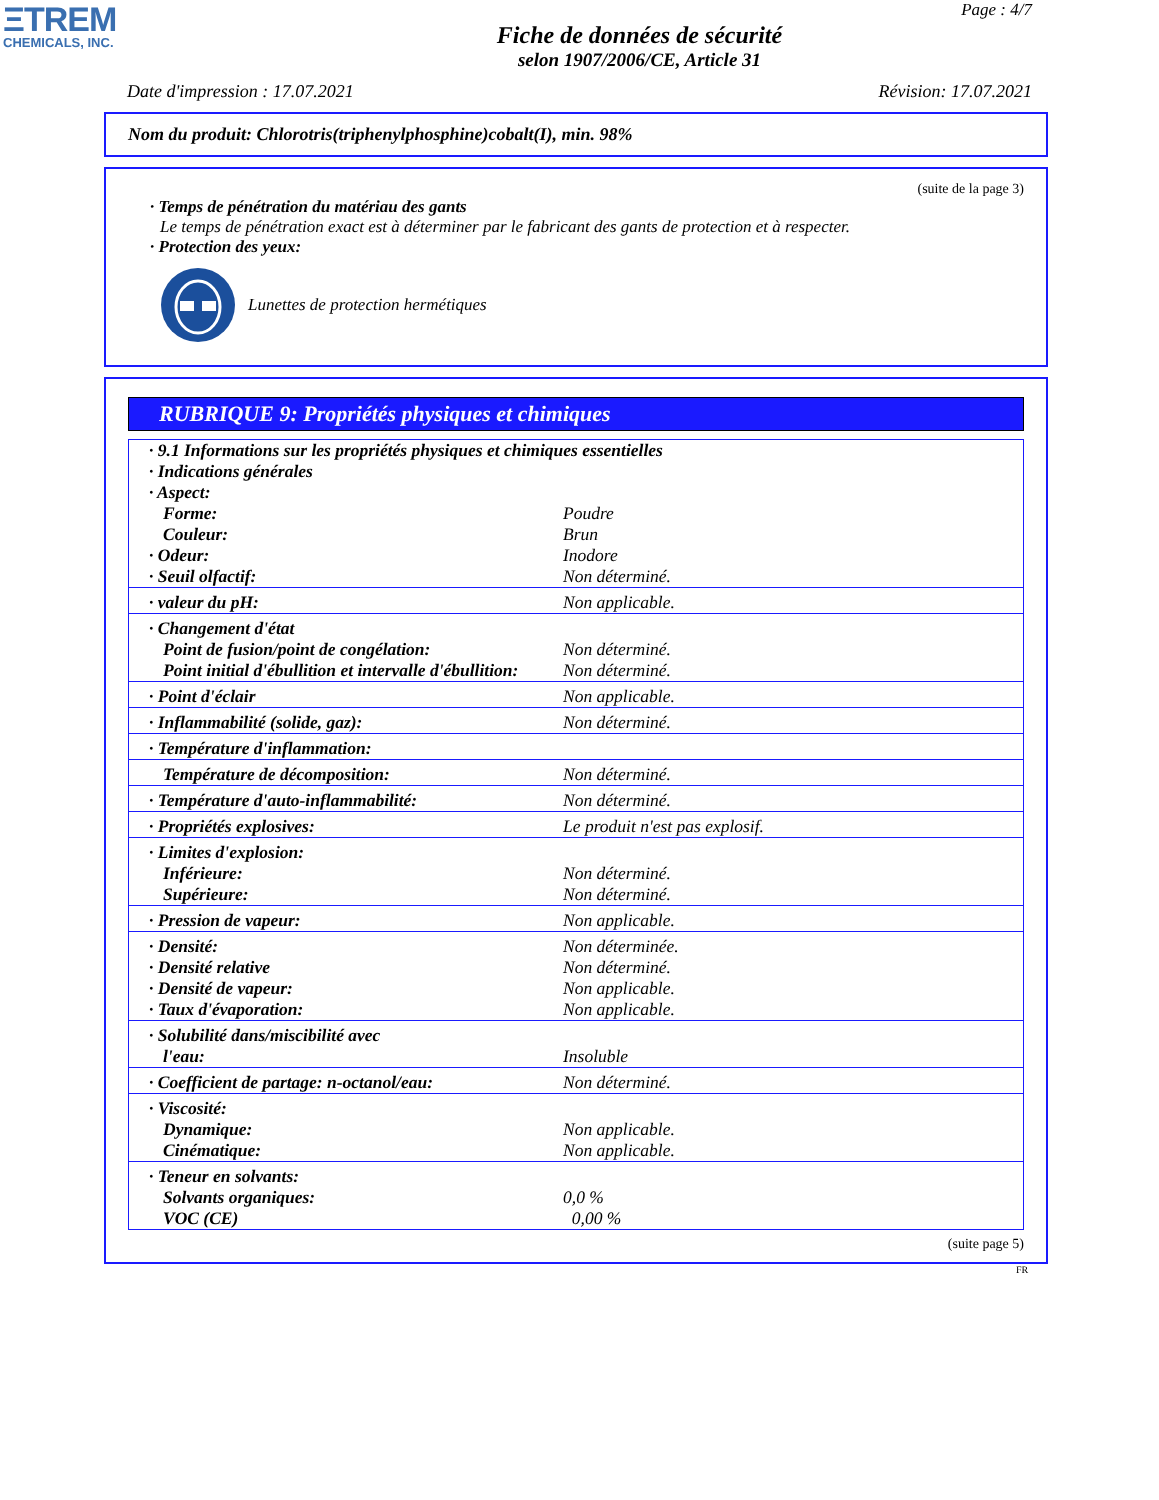ΞTREM
CHEMICALS, INC.
Page : 4/7
Fiche de données de sécurité
selon 1907/2006/CE, Article 31
Date d'impression : 17.07.2021 Révision: 17.07.2021
Nom du produit: Chlorotris(triphenylphosphine)cobalt(I), min. 98%
(suite de la page 3)
· Temps de pénétration du matériau des gants
Le temps de pénétration exact est à déterminer par le fabricant des gants de protection et à respecter.
· Protection des yeux:
Lunettes de protection hermétiques
RUBRIQUE 9: Propriétés physiques et chimiques
| · 9.1 Informations sur les propriétés physiques et chimiques essentielles | |
| · Indications générales | |
| · Aspect: | |
| Forme: | Poudre |
| Couleur: | Brun |
| · Odeur: | Inodore |
| · Seuil olfactif: | Non déterminé. |
| · valeur du pH: | Non applicable. |
| · Changement d'état | |
| Point de fusion/point de congélation: | Non déterminé. |
| Point initial d'ébullition et intervalle d'ébullition: | Non déterminé. |
| · Point d'éclair | Non applicable. |
| · Inflammabilité (solide, gaz): | Non déterminé. |
| · Température d'inflammation: | |
| Température de décomposition: | Non déterminé. |
| · Température d'auto-inflammabilité: | Non déterminé. |
| · Propriétés explosives: | Le produit n'est pas explosif. |
| · Limites d'explosion: | |
| Inférieure: | Non déterminé. |
| Supérieure: | Non déterminé. |
| · Pression de vapeur: | Non applicable. |
| · Densité: | Non déterminée. |
| · Densité relative | Non déterminé. |
| · Densité de vapeur: | Non applicable. |
| · Taux d'évaporation: | Non applicable. |
| · Solubilité dans/miscibilité avec | |
| l'eau: | Insoluble |
| · Coefficient de partage: n-octanol/eau: | Non déterminé. |
| · Viscosité: | |
| Dynamique: | Non applicable. |
| Cinématique: | Non applicable. |
| · Teneur en solvants: | |
| Solvants organiques: | 0,0 % |
| VOC (CE) | 0,00 % |
(suite page 5)
FR